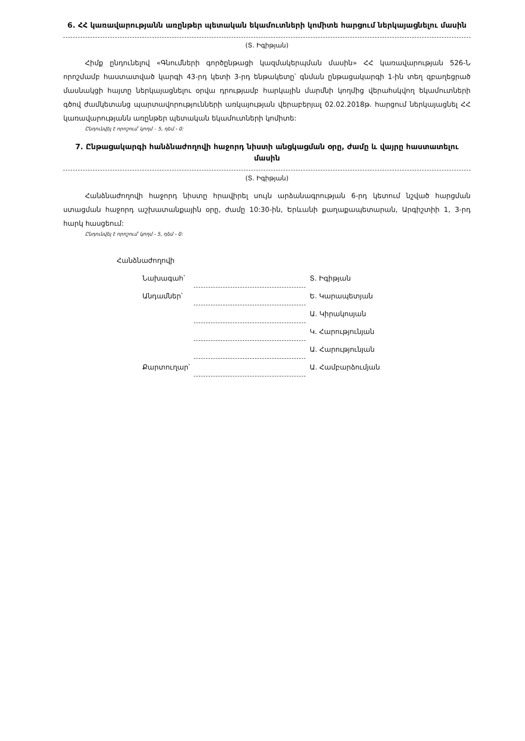6. ՀՀ կառավարությանն առընթեր պետական եկամուտների կոմիտե հարցում ներկայացնելու մասին
(Տ. Իգիթյան)
Հիմք ընդունելով «Գնումների գործընթացի կազմակերպման մասին» ՀՀ կառավարության 526-Ն որոշմամբ հաստատված կարգի 43-րդ կետի 3-րդ ենթակետը՝ գնման ընթացակարգի 1-ին տեղ զբաղեցրած մասնակցի հայտը ներկայացնելու օրվա դրությամբ հարկային մարմնի կողմից վերահսկվող եկամուտների գծով ժամկետանց պարտավորությունների առկայության վերաբերյալ 02.02.2018թ. հարցում ներկայացնել ՀՀ կառավարությանն առընթեր պետական եկամուտների կոմիտե:
Ընդունվել է որոշում՝ կողմ – 5, դեմ - 0:
7. Ընթացակարգի հանձնաժողովի հաջորդ նիստի անցկացման օրը, ժամը և վայրը հաստատելու մասին
(Տ. Իգիթյան)
Հանձնաժողովի հաջորդ նիստը հրավիրել սույն արձանագրության 6-րդ կետում նշված հարցման ստացման հաջորդ աշխատանքային օրը, ժամը 10:30-ին, Երևանի քաղաքապետարան, Արգիշտիի 1, 3-րդ հարկ հասցեում:
Ընդունվել է որոշում՝ կողմ - 5, դեմ - 0:
| Հանձնաժողովի | | |
| Նախագահ՝ | | Տ. Իգիթյան |
| Անդամներ՝ | | Ե. Կարապետյան |
| | | Ա. Կիրակոսյան |
| | | Կ. Հարությունյան |
| | | Ա. Հարությունյան |
| Քարտուղար՝ | | Ա. Համբարձումյան |